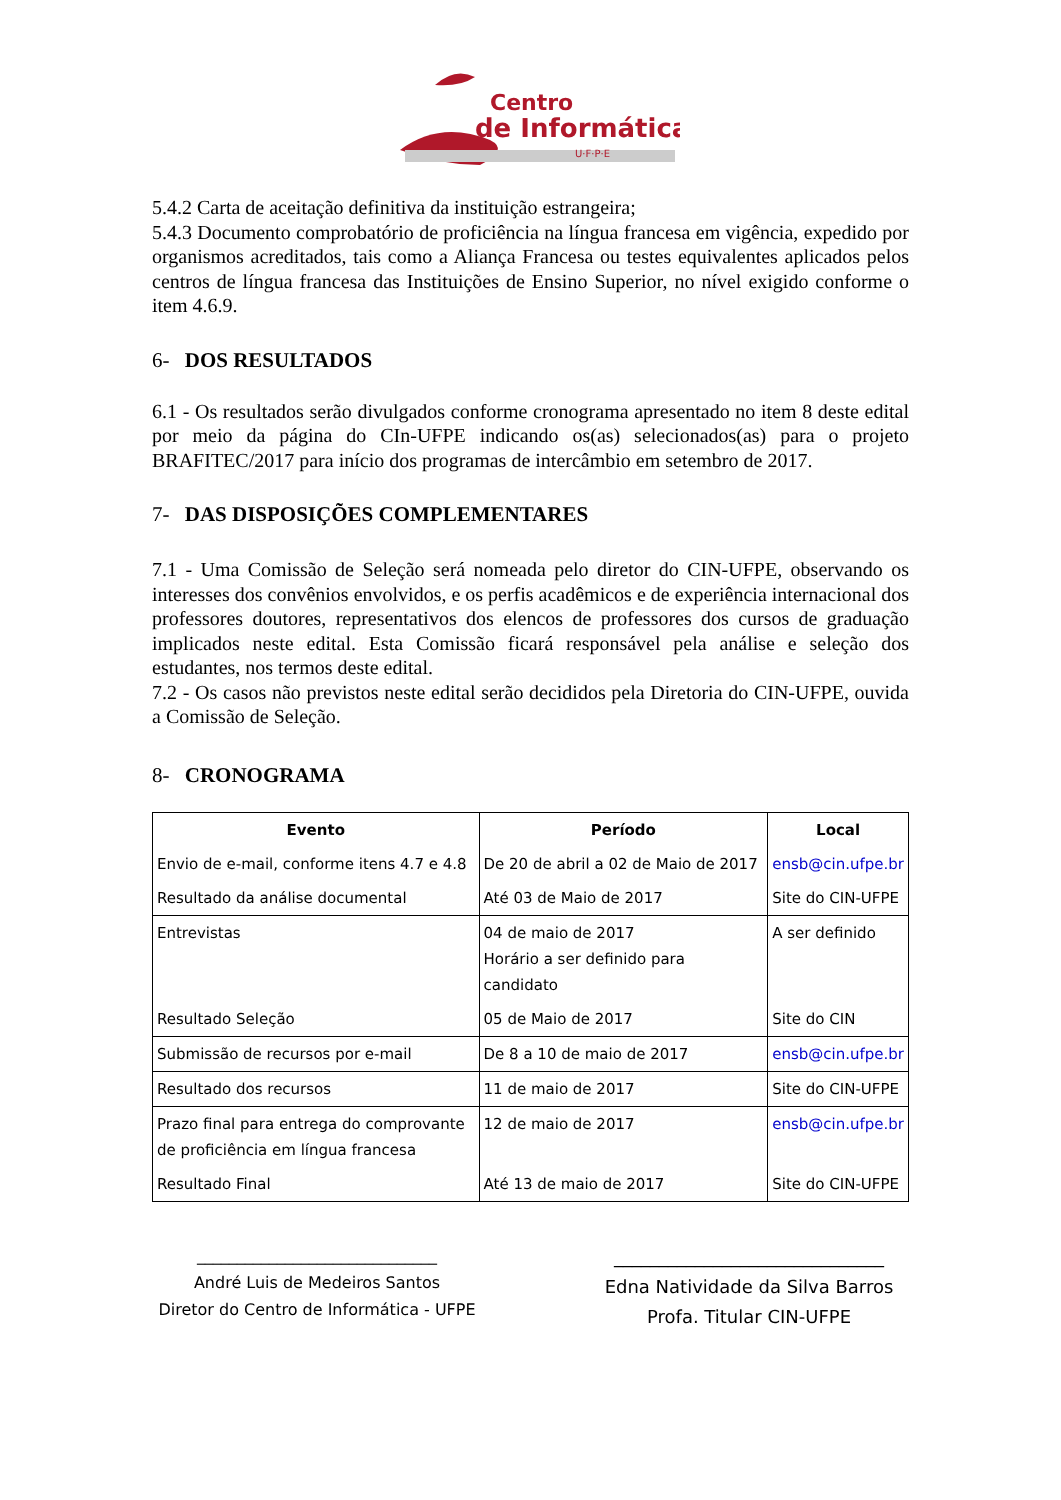Centro
de Informática
U·F·P·E
5.4.2 Carta de aceitação definitiva da instituição estrangeira;
5.4.3 Documento comprobatório de proficiência na língua francesa em vigência, expedido por organismos acreditados, tais como a Aliança Francesa ou testes equivalentes aplicados pelos centros de língua francesa das Instituições de Ensino Superior, no nível exigido conforme o item 4.6.9.
6- DOS RESULTADOS
6.1 - Os resultados serão divulgados conforme cronograma apresentado no item 8 deste edital por meio da página do CIn-UFPE indicando os(as) selecionados(as) para o projeto BRAFITEC/2017 para início dos programas de intercâmbio em setembro de 2017.
7- DAS DISPOSIÇÕES COMPLEMENTARES
7.1 - Uma Comissão de Seleção será nomeada pelo diretor do CIN-UFPE, observando os interesses dos convênios envolvidos, e os perfis acadêmicos e de experiência internacional dos professores doutores, representativos dos elencos de professores dos cursos de graduação implicados neste edital. Esta Comissão ficará responsável pela análise e seleção dos estudantes, nos termos deste edital.
7.2 - Os casos não previstos neste edital serão decididos pela Diretoria do CIN-UFPE, ouvida a Comissão de Seleção.
8- CRONOGRAMA
| Evento | Período | Local |
| --- | --- | --- |
| Envio de e-mail, conforme itens 4.7 e 4.8 | De 20 de abril a 02 de Maio de 2017 | ensb@cin.ufpe.br |
| Resultado da análise documental | Até 03 de Maio de 2017 | Site do CIN-UFPE |
| Entrevistas | 04 de maio de 2017 Horário a ser definido para candidato | A ser definido |
| Resultado Seleção | 05 de Maio de 2017 | Site do CIN |
| Submissão de recursos por e-mail | De 8 a 10 de maio de 2017 | ensb@cin.ufpe.br |
| Resultado dos recursos | 11 de maio de 2017 | Site do CIN-UFPE |
| Prazo final para entrega do comprovante de proficiência em língua francesa | 12 de maio de 2017 | ensb@cin.ufpe.br |
| Resultado Final | Até 13 de maio de 2017 | Site do CIN-UFPE |
______________________________
André Luis de Medeiros Santos
Diretor do Centro de Informática - UFPE
______________________________
Edna Natividade da Silva Barros
Profa. Titular CIN-UFPE